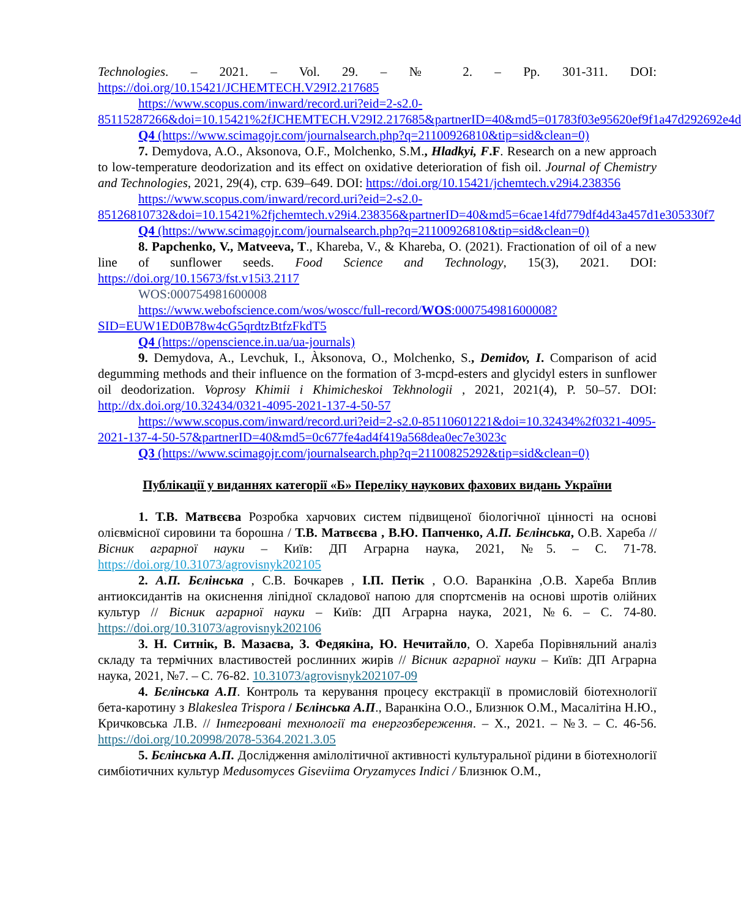Technologies. – 2021. – Vol. 29. – № 2. – Pp. 301-311. DOI: https://doi.org/10.15421/JCHEMTECH.V29I2.217685
https://www.scopus.com/inward/record.uri?eid=2-s2.0-85115287266&doi=10.15421%2fJCHEMTECH.V29I2.217685&partnerID=40&md5=01783f03e95620ef9f1a47d292692e4d
Q4 (https://www.scimagojr.com/journalsearch.php?q=21100926810&tip=sid&clean=0)
7. Demydova, A.O., Aksonova, O.F., Molchenko, S.M., Hladkyi, F.F. Research on a new approach to low-temperature deodorization and its effect on oxidative deterioration of fish oil. Journal of Chemistry and Technologies, 2021, 29(4), стр. 639–649. DOI: https://doi.org/10.15421/jchemtech.v29i4.238356
https://www.scopus.com/inward/record.uri?eid=2-s2.0-85126810732&doi=10.15421%2fjchemtech.v29i4.238356&partnerID=40&md5=6cae14fd779df4d43a457d1e305330f7
Q4 (https://www.scimagojr.com/journalsearch.php?q=21100926810&tip=sid&clean=0)
8. Papchenko, V., Matveeva, T., Khareba, V., & Khareba, O. (2021). Fractionation of oil of a new line of sunflower seeds. Food Science and Technology, 15(3), 2021. DOI: https://doi.org/10.15673/fst.v15i3.2117
WOS:000754981600008
https://www.webofscience.com/wos/woscc/full-record/WOS:000754981600008?SID=EUW1ED0B78w4cG5qrdtzBtfzFkdT5
Q4 (https://openscience.in.ua/ua-journals)
9. Demydova, A., Levchuk, I., Àksonova, O., Molchenko, S., Demidov, I. Comparison of acid degumming methods and their influence on the formation of 3-mcpd-esters and glycidyl esters in sunflower oil deodorization. Voprosy Khimii i Khimicheskoi Tekhnologii , 2021, 2021(4), P. 50–57. DOI: http://dx.doi.org/10.32434/0321-4095-2021-137-4-50-57
https://www.scopus.com/inward/record.uri?eid=2-s2.0-85110601221&doi=10.32434%2f0321-4095-2021-137-4-50-57&partnerID=40&md5=0c677fe4ad4f419a568dea0ec7e3023c
Q3 (https://www.scimagojr.com/journalsearch.php?q=21100825292&tip=sid&clean=0)
Публікації у виданнях категорії «Б» Переліку наукових фахових видань України
1. Т.В. Матвєєва Розробка харчових систем підвищеної біологічної цінності на основі олієвмісної сировини та борошна / Т.В. Матвєєва , В.Ю. Папченко, А.П. Бєлінська, О.В. Хареба // Вісник аграрної науки – Київ: ДП Аграрна наука, 2021, №5. – С. 71-78. https://doi.org/10.31073/agrovisnyk202105
2. А.П. Бєлінська , С.В. Бочкарев , І.П. Петік , О.О. Варанкіна ,О.В. Хареба Вплив антиоксидантів на окиснення ліпідної складової напою для спортсменів на основі шротів олійних культур // Вісник аграрної науки – Київ: ДП Аграрна наука, 2021, №6. – С. 74-80. https://doi.org/10.31073/agrovisnyk202106
3. Н. Ситнік, В. Мазаєва, З. Федякіна, Ю. Нечитайло, О. Хареба Порівняльний аналіз складу та термічних властивостей рослинних жирів // Вісник аграрної науки – Київ: ДП Аграрна наука, 2021, №7. – С. 76-82. 10.31073/agrovisnyk202107-09
4. Бєлінська А.П. Контроль та керування процесу екстракції в промисловій біотехнології бета-каротину з Blakeslea Trispora / Бєлінська А.П., Варанкіна О.О., Близнюк О.М., Масалітіна Н.Ю., Кричковська Л.В. // Інтегровані технології та енергозбереження. – Х., 2021. – №3. – С. 46-56. https://doi.org/10.20998/2078-5364.2021.3.05
5. Бєлінська А.П. Дослідження амілолітичної активності культуральної рідини в біотехнології симбіотичних культур Medusomyces Giseviima Oryzamyces Indici / Близнюк О.М.,